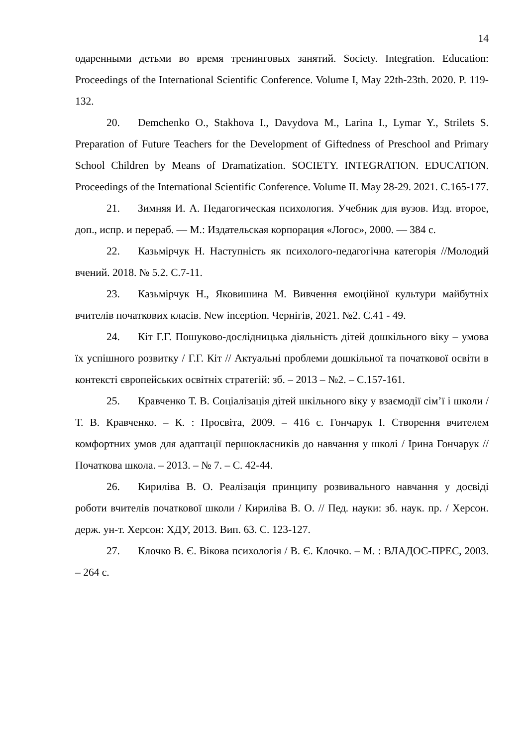14
одаренными детьми во время тренинговых занятий. Society. Integration. Education: Proceedings of the International Scientific Conference. Volume I, May 22th-23th. 2020. P. 119-132.
20. Demchenko O., Stakhova I., Davydova M., Larina I., Lymar Y., Strilets S. Preparation of Future Teachers for the Development of Giftedness of Preschool and Primary School Children by Means of Dramatization. SOCIETY. INTEGRATION. EDUCATION. Proceedings of the International Scientific Conference. Volume II. May 28-29. 2021. С.165-177.
21. Зимняя И. А. Педагогическая психология. Учебник для вузов. Изд. второе, доп., испр. и перераб. — М.: Издательская корпорация «Логос», 2000. — 384 с.
22. Казьмірчук Н. Наступність як психолого-педагогічна категорія //Молодий вчений. 2018. № 5.2. С.7-11.
23. Казьмірчук Н., Яковишина М. Вивчення емоційної культури майбутніх вчителів початкових класів. New inception. Чернігів, 2021. №2. С.41 - 49.
24. Кіт Г.Г. Пошуково-дослідницька діяльність дітей дошкільного віку – умова їх успішного розвитку / Г.Г. Кіт // Актуальні проблеми дошкільної та початкової освіти в контексті європейських освітніх стратегій: зб. – 2013 – №2. – С.157-161.
25. Кравченко Т. В. Соціалізація дітей шкільного віку у взаємодії сім’ї і школи / Т. В. Кравченко. – К. : Просвіта, 2009. – 416 с. Гончарук І. Створення вчителем комфортних умов для адаптації першокласників до навчання у школі / Ірина Гончарук // Початкова школа. – 2013. – № 7. – С. 42-44.
26. Кириліва В. О. Реалізація принципу розвивального навчання у досвіді роботи вчителів початкової школи / Кириліва В. О. // Пед. науки: зб. наук. пр. / Херсон. держ. ун-т. Херсон: ХДУ, 2013. Вип. 63. С. 123-127.
27. Клочко В. Є. Вікова психологія / В. Є. Клочко. – М. : ВЛАДОС-ПРЕС, 2003. – 264 с.